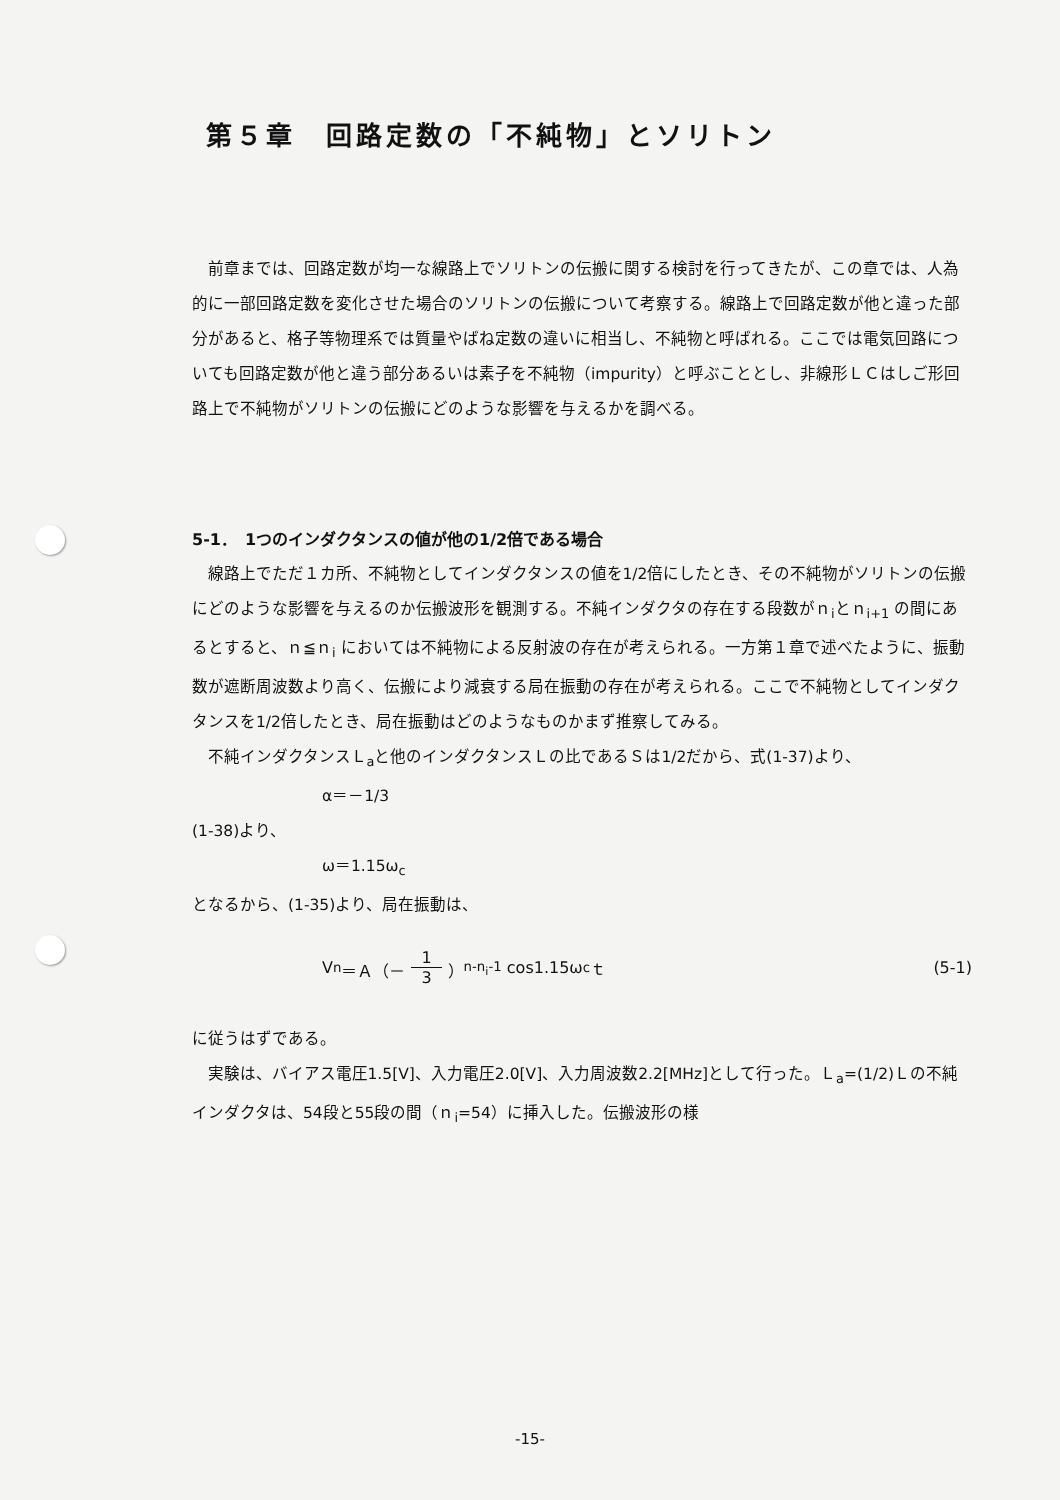第５章　回路定数の「不純物」とソリトン
前章までは、回路定数が均一な線路上でソリトンの伝搬に関する検討を行ってきたが、この章では、人為的に一部回路定数を変化させた場合のソリトンの伝搬について考察する。線路上で回路定数が他と違った部分があると、格子等物理系では質量やばね定数の違いに相当し、不純物と呼ばれる。ここでは電気回路についても回路定数が他と違う部分あるいは素子を不純物（impurity）と呼ぶこととし、非線形ＬＣはしご形回路上で不純物がソリトンの伝搬にどのような影響を与えるかを調べる。
5-1．　1つのインダクタンスの値が他の1/2倍である場合
線路上でただ１カ所、不純物としてインダクタンスの値を1/2倍にしたとき、その不純物がソリトンの伝搬にどのような影響を与えるのか伝搬波形を観測する。不純インダクタの存在する段数がｎ<sub>i</sub>とｎ<sub>i+1</sub> の間にあるとすると、ｎ≦ｎ<sub>i</sub> においては不純物による反射波の存在が考えられる。一方第１章で述べたように、振動数が遮断周波数より高く、伝搬により減衰する局在振動の存在が考えられる。ここで不純物としてインダクタンスを1/2倍したとき、局在振動はどのようなものかまず推察してみる。
不純インダクタンスＬ<sub>a</sub>と他のインダクタンスＬの比であるＳは1/2だから、式(1-37)より、
α＝－1/3
(1-38)より、
ω＝1.15ω<sub>c</sub>
となるから、(1-35)より、局在振動は、
V<sub>n</sub>＝Ａ（－ 1 3 ）<sup>n-n<sub>i</sub>-1</sup> cos1.15ω<sub>c</sub>ｔ (5-1)
に従うはずである。
実験は、バイアス電圧1.5[V]、入力電圧2.0[V]、入力周波数2.2[MHz]として行った。Ｌ<sub>a</sub>=(1/2)Ｌの不純インダクタは、54段と55段の間（ｎ<sub>i</sub>=54）に挿入した。伝搬波形の様
-15-